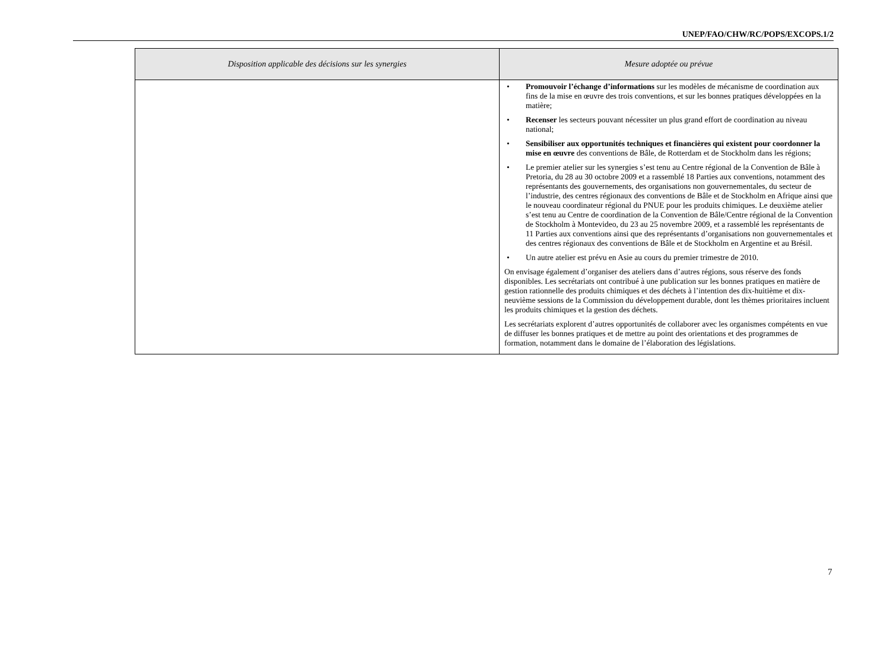UNEP/FAO/CHW/RC/POPS/EXCOPS.1/2
| Disposition applicable des décisions sur les synergies | Mesure adoptée ou prévue |
| --- | --- |
| | • Promouvoir l’échange d’informations sur les modèles de mécanisme de coordination aux fins de la mise en œuvre des trois conventions, et sur les bonnes pratiques développées en la matière; • Recenser les secteurs pouvant nécessiter un plus grand effort de coordination au niveau national; • Sensibiliser aux opportunités techniques et financières qui existent pour coordonner la mise en œuvre des conventions de Bâle, de Rotterdam et de Stockholm dans les régions; • Le premier atelier sur les synergies s’est tenu au Centre régional de la Convention de Bâle à Pretoria, du 28 au 30 octobre 2009 et a rassemblé 18 Parties aux conventions, notamment des représentants des gouvernements, des organisations non gouvernementales, du secteur de l’industrie, des centres régionaux des conventions de Bâle et de Stockholm en Afrique ainsi que le nouveau coordinateur régional du PNUE pour les produits chimiques. Le deuxième atelier s’est tenu au Centre de coordination de la Convention de Bâle/Centre régional de la Convention de Stockholm à Montevideo, du 23 au 25 novembre 2009, et a rassemblé les représentants de 11 Parties aux conventions ainsi que des représentants d’organisations non gouvernementales et des centres régionaux des conventions de Bâle et de Stockholm en Argentine et au Brésil. • Un autre atelier est prévu en Asie au cours du premier trimestre de 2010. On envisage également d’organiser des ateliers dans d’autres régions, sous réserve des fonds disponibles. Les secrétariats ont contribué à une publication sur les bonnes pratiques en matière de gestion rationnelle des produits chimiques et des déchets à l’intention des dix-huitième et dix-neuvième sessions de la Commission du développement durable, dont les thèmes prioritaires incluent les produits chimiques et la gestion des déchets. Les secrétariats explorent d’autres opportunités de collaborer avec les organismes compétents en vue de diffuser les bonnes pratiques et de mettre au point des orientations et des programmes de formation, notamment dans le domaine de l’élaboration des législations. |
7